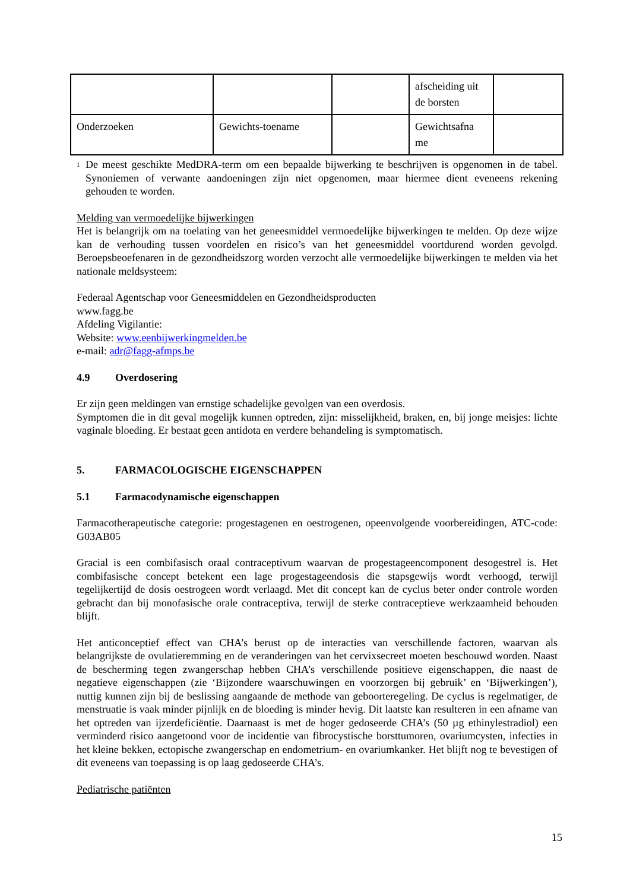| | | | afscheiding uit de borsten | |
| Onderzoeken | Gewichts-toename | | Gewichtsafna me | |
<sup>1</sup>
De meest geschikte MedDRA-term om een bepaalde bijwerking te beschrijven is opgenomen in de tabel. Synoniemen of verwante aandoeningen zijn niet opgenomen, maar hiermee dient eveneens rekening gehouden te worden.
Melding van vermoedelijke bijwerkingen
Het is belangrijk om na toelating van het geneesmiddel vermoedelijke bijwerkingen te melden. Op deze wijze kan de verhouding tussen voordelen en risico’s van het geneesmiddel voortdurend worden gevolgd. Beroepsbeoefenaren in de gezondheidszorg worden verzocht alle vermoedelijke bijwerkingen te melden via het nationale meldsysteem:
Federaal Agentschap voor Geneesmiddelen en Gezondheidsproducten
www.fagg.be
Afdeling Vigilantie:
Website: www.eenbijwerkingmelden.be
e-mail: adr@fagg-afmps.be
4.9 Overdosering
Er zijn geen meldingen van ernstige schadelijke gevolgen van een overdosis.
Symptomen die in dit geval mogelijk kunnen optreden, zijn: misselijkheid, braken, en, bij jonge meisjes: lichte vaginale bloeding. Er bestaat geen antidota en verdere behandeling is symptomatisch.
5. FARMACOLOGISCHE EIGENSCHAPPEN
5.1 Farmacodynamische eigenschappen
Farmacotherapeutische categorie: progestagenen en oestrogenen, opeenvolgende voorbereidingen, ATC-code: G03AB05
Gracial is een combifasisch oraal contraceptivum waarvan de progestageencomponent desogestrel is. Het combifasische concept betekent een lage progestageendosis die stapsgewijs wordt verhoogd, terwijl tegelijkertijd de dosis oestrogeen wordt verlaagd. Met dit concept kan de cyclus beter onder controle worden gebracht dan bij monofasische orale contraceptiva, terwijl de sterke contraceptieve werkzaamheid behouden blijft.
Het anticonceptief effect van CHA’s berust op de interacties van verschillende factoren, waarvan als belangrijkste de ovulatieremming en de veranderingen van het cervixsecreet moeten beschouwd worden. Naast de bescherming tegen zwangerschap hebben CHA’s verschillende positieve eigenschappen, die naast de negatieve eigenschappen (zie ‘Bijzondere waarschuwingen en voorzorgen bij gebruik’ en ‘Bijwerkingen’), nuttig kunnen zijn bij de beslissing aangaande de methode van geboorteregeling. De cyclus is regelmatiger, de menstruatie is vaak minder pijnlijk en de bloeding is minder hevig. Dit laatste kan resulteren in een afname van het optreden van ijzerdeficiëntie. Daarnaast is met de hoger gedoseerde CHA’s (50 µg ethinylestradiol) een verminderd risico aangetoond voor de incidentie van fibrocystische borsttumoren, ovariumcysten, infecties in het kleine bekken, ectopische zwangerschap en endometrium- en ovariumkanker. Het blijft nog te bevestigen of dit eveneens van toepassing is op laag gedoseerde CHA’s.
Pediatrische patiënten
15